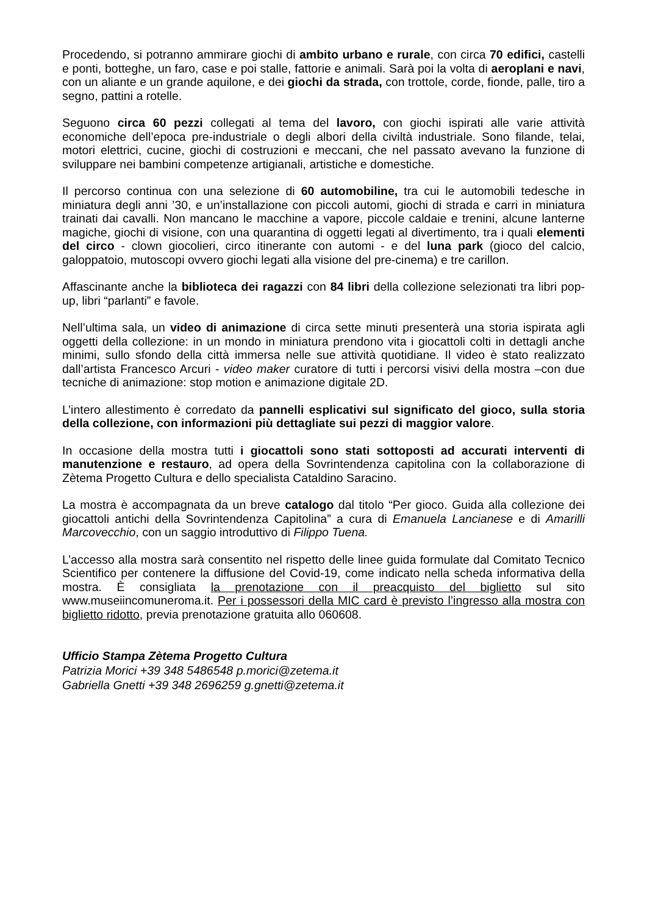Procedendo, si potranno ammirare giochi di ambito urbano e rurale, con circa 70 edifici, castelli e ponti, botteghe, un faro, case e poi stalle, fattorie e animali. Sarà poi la volta di aeroplani e navi, con un aliante e un grande aquilone, e dei giochi da strada, con trottole, corde, fionde, palle, tiro a segno, pattini a rotelle.
Seguono circa 60 pezzi collegati al tema del lavoro, con giochi ispirati alle varie attività economiche dell’epoca pre-industriale o degli albori della civiltà industriale. Sono filande, telai, motori elettrici, cucine, giochi di costruzioni e meccani, che nel passato avevano la funzione di sviluppare nei bambini competenze artigianali, artistiche e domestiche.
Il percorso continua con una selezione di 60 automobiline, tra cui le automobili tedesche in miniatura degli anni ’30, e un’installazione con piccoli automi, giochi di strada e carri in miniatura trainati dai cavalli. Non mancano le macchine a vapore, piccole caldaie e trenini, alcune lanterne magiche, giochi di visione, con una quarantina di oggetti legati al divertimento, tra i quali elementi del circo - clown giocolieri, circo itinerante con automi - e del luna park (gioco del calcio, galoppatoio, mutoscopi ovvero giochi legati alla visione del pre-cinema) e tre carillon.
Affascinante anche la biblioteca dei ragazzi con 84 libri della collezione selezionati tra libri pop-up, libri “parlanti” e favole.
Nell’ultima sala, un video di animazione di circa sette minuti presenterà una storia ispirata agli oggetti della collezione: in un mondo in miniatura prendono vita i giocattoli colti in dettagli anche minimi, sullo sfondo della città immersa nelle sue attività quotidiane. Il video è stato realizzato dall’artista Francesco Arcuri - video maker curatore di tutti i percorsi visivi della mostra –con due tecniche di animazione: stop motion e animazione digitale 2D.
L’intero allestimento è corredato da pannelli esplicativi sul significato del gioco, sulla storia della collezione, con informazioni più dettagliate sui pezzi di maggior valore.
In occasione della mostra tutti i giocattoli sono stati sottoposti ad accurati interventi di manutenzione e restauro, ad opera della Sovrintendenza capitolina con la collaborazione di Zètema Progetto Cultura e dello specialista Cataldino Saracino.
La mostra è accompagnata da un breve catalogo dal titolo “Per gioco. Guida alla collezione dei giocattoli antichi della Sovrintendenza Capitolina” a cura di Emanuela Lancianese e di Amarilli Marcovecchio, con un saggio introduttivo di Filippo Tuena.
L’accesso alla mostra sarà consentito nel rispetto delle linee guida formulate dal Comitato Tecnico Scientifico per contenere la diffusione del Covid-19, come indicato nella scheda informativa della mostra. È consigliata la prenotazione con il preacquisto del biglietto sul sito www.museiincomuneroma.it. Per i possessori della MIC card è previsto l’ingresso alla mostra con biglietto ridotto, previa prenotazione gratuita allo 060608.
Ufficio Stampa Zètema Progetto Cultura
Patrizia Morici +39 348 5486548 p.morici@zetema.it
Gabriella Gnetti +39 348 2696259 g.gnetti@zetema.it